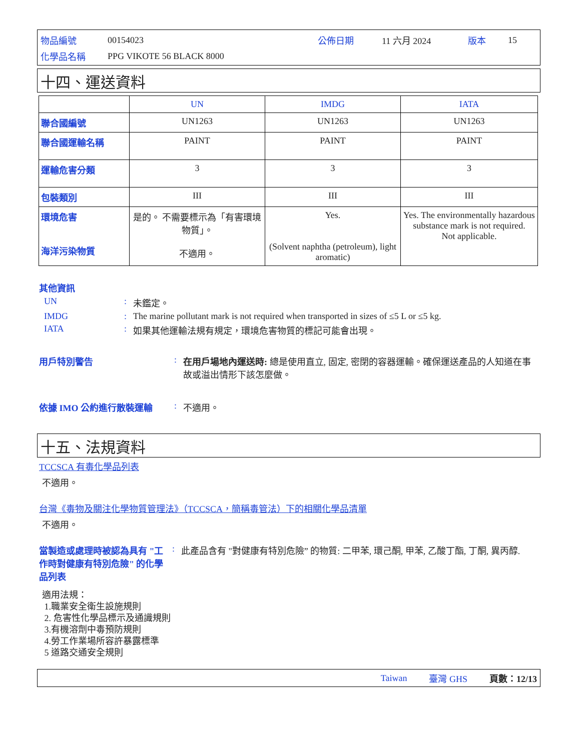物品編號 00154023 公佈日期 11 六月 2024 版本 15
化學品名稱 PPG VIKOTE 56 BLACK 8000
十四、運送資料
| | UN | IMDG | IATA |
| 聯合國編號 | UN1263 | UN1263 | UN1263 |
| 聯合國運輸名稱 | PAINT | PAINT | PAINT |
| 運輸危害分類 | 3 | 3 | 3 |
| 包裝類別 | III | III | III |
| 環境危害 海洋污染物質 | 是的。 不需要標示為「有害環境物質」。 不適用。 | Yes. (Solvent naphtha (petroleum), light aromatic) | Yes. The environmentally hazardous substance mark is not required. Not applicable. |
其他資訊
UN: 未鑑定。
IMDG: The marine pollutant mark is not required when transported in sizes of ≤5 L or ≤5 kg.
IATA: 如果其他運輸法規有規定，環境危害物質的標記可能會出現。
用戶特別警告: 在用戶場地內運送時: 總是使用直立, 固定, 密閉的容器運輸。確保運送產品的人知道在事故或溢出情形下該怎麼做。
依據 IMO 公約進行散裝運輸: 不適用。
十五、法規資料
TCCSCA 有毒化學品列表
不適用。
台灣《毒物及關注化學物質管理法》（TCCSCA，簡稱毒管法）下的相關化學品清單
不適用。
當製造或處理時被認為具有 "工作時對健康有特別危險" 的化學品列表: 此產品含有 "對健康有特別危險” 的物質: 二甲苯, 環己酮, 甲苯, 乙酸丁酯, 丁酮, 異丙醇.
適用法規：
1.職業安全衛生設施規則
2. 危害性化學品標示及通識規則
3.有機溶劑中毒預防規則
4.勞工作業場所容許暴露標準
5 道路交通安全規則
Taiwan 臺灣 GHS 頁數：12/13